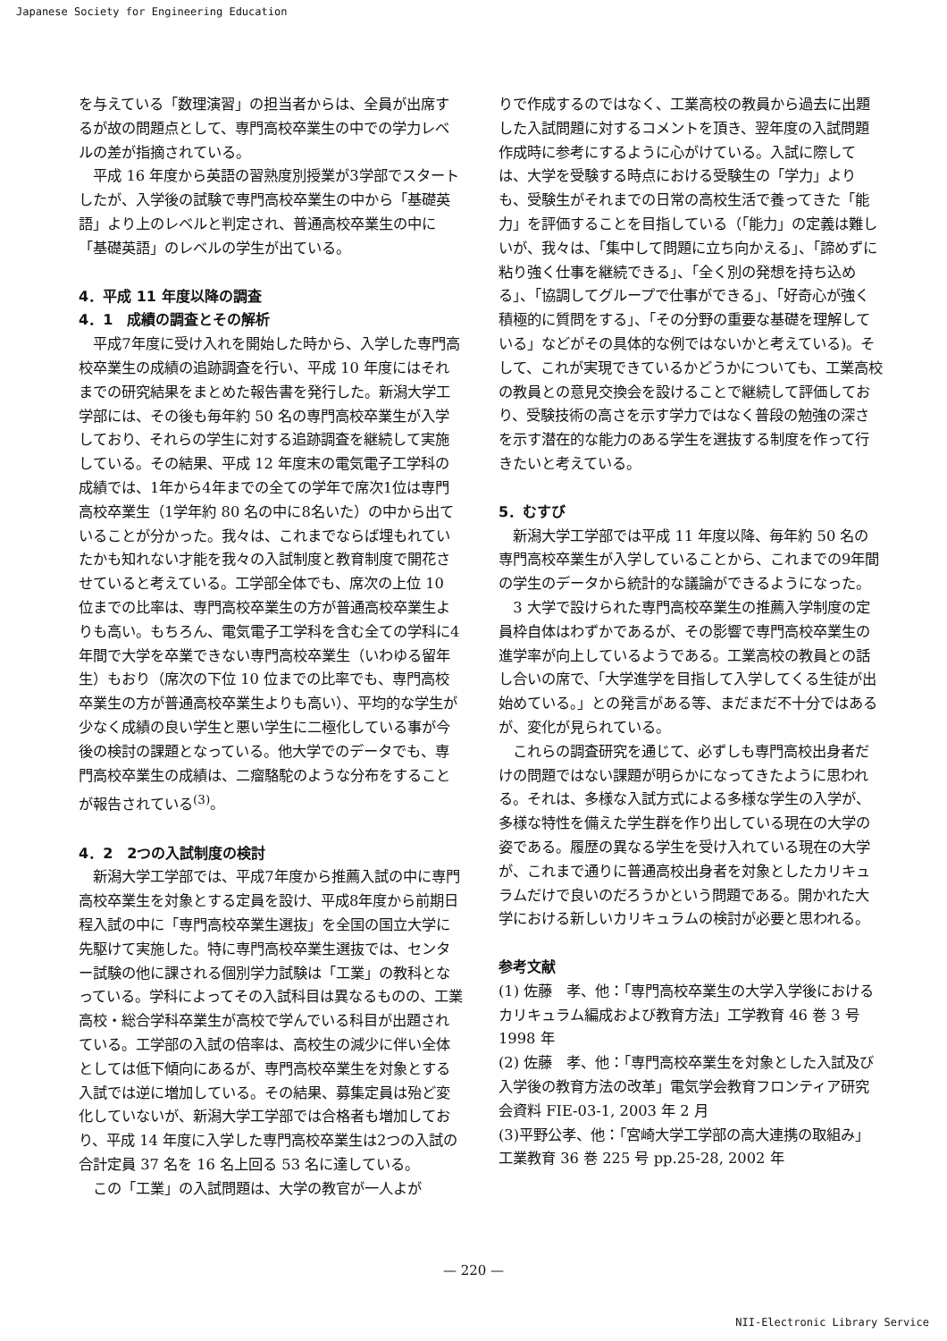Japanese Society for Engineering Education
を与えている「数理演習」の担当者からは、全員が出席するが故の問題点として、専門高校卒業生の中での学力レベルの差が指摘されている。
平成 16 年度から英語の習熟度別授業が3学部でスタートしたが、入学後の試験で専門高校卒業生の中から「基礎英語」より上のレベルと判定され、普通高校卒業生の中に「基礎英語」のレベルの学生が出ている。
4．平成 11 年度以降の調査
4．1　成績の調査とその解析
平成7年度に受け入れを開始した時から、入学した専門高校卒業生の成績の追跡調査を行い、平成 10 年度にはそれまでの研究結果をまとめた報告書を発行した。新潟大学工学部には、その後も毎年約 50 名の専門高校卒業生が入学しており、それらの学生に対する追跡調査を継続して実施している。その結果、平成 12 年度末の電気電子工学科の成績では、1年から4年までの全ての学年で席次1位は専門高校卒業生（1学年約 80 名の中に8名いた）の中から出ていることが分かった。我々は、これまでならば埋もれていたかも知れない才能を我々の入試制度と教育制度で開花させていると考えている。工学部全体でも、席次の上位 10 位までの比率は、専門高校卒業生の方が普通高校卒業生よりも高い。もちろん、電気電子工学科を含む全ての学科に4年間で大学を卒業できない専門高校卒業生（いわゆる留年生）もおり（席次の下位 10 位までの比率でも、専門高校卒業生の方が普通高校卒業生よりも高い）、平均的な学生が少なく成績の良い学生と悪い学生に二極化している事が今後の検討の課題となっている。他大学でのデータでも、専門高校卒業生の成績は、二瘤駱駝のような分布をすることが報告されている<sup>(3)</sup>。
4．2　2つの入試制度の検討
新潟大学工学部では、平成7年度から推薦入試の中に専門高校卒業生を対象とする定員を設け、平成8年度から前期日程入試の中に「専門高校卒業生選抜」を全国の国立大学に先駆けて実施した。特に専門高校卒業生選抜では、センター試験の他に課される個別学力試験は「工業」の教科となっている。学科によってその入試科目は異なるものの、工業高校・総合学科卒業生が高校で学んでいる科目が出題されている。工学部の入試の倍率は、高校生の減少に伴い全体としては低下傾向にあるが、専門高校卒業生を対象とする入試では逆に増加している。その結果、募集定員は殆ど変化していないが、新潟大学工学部では合格者も増加しており、平成 14 年度に入学した専門高校卒業生は2つの入試の合計定員 37 名を 16 名上回る 53 名に達している。
この「工業」の入試問題は、大学の教官が一人よが
りで作成するのではなく、工業高校の教員から過去に出題した入試問題に対するコメントを頂き、翌年度の入試問題作成時に参考にするように心がけている。入試に際しては、大学を受験する時点における受験生の「学力」よりも、受験生がそれまでの日常の高校生活で養ってきた「能力」を評価することを目指している（「能力」の定義は難しいが、我々は、「集中して問題に立ち向かえる」、「諦めずに粘り強く仕事を継続できる」、「全く別の発想を持ち込める」、「協調してグループで仕事ができる」、「好奇心が強く積極的に質問をする」、「その分野の重要な基礎を理解している」などがその具体的な例ではないかと考えている)。そして、これが実現できているかどうかについても、工業高校の教員との意見交換会を設けることで継続して評価しており、受験技術の高さを示す学力ではなく普段の勉強の深さを示す潜在的な能力のある学生を選抜する制度を作って行きたいと考えている。
5．むすび
新潟大学工学部では平成 11 年度以降、毎年約 50 名の専門高校卒業生が入学していることから、これまでの9年間の学生のデータから統計的な議論ができるようになった。
3 大学で設けられた専門高校卒業生の推薦入学制度の定員枠自体はわずかであるが、その影響で専門高校卒業生の進学率が向上しているようである。工業高校の教員との話し合いの席で、「大学進学を目指して入学してくる生徒が出始めている。」との発言がある等、まだまだ不十分ではあるが、変化が見られている。
これらの調査研究を通じて、必ずしも専門高校出身者だけの問題ではない課題が明らかになってきたように思われる。それは、多様な入試方式による多様な学生の入学が、多様な特性を備えた学生群を作り出している現在の大学の姿である。履歴の異なる学生を受け入れている現在の大学が、これまで通りに普通高校出身者を対象としたカリキュラムだけで良いのだろうかという問題である。開かれた大学における新しいカリキュラムの検討が必要と思われる。
参考文献
(1) 佐藤　孝、他：「専門高校卒業生の大学入学後におけるカリキュラム編成および教育方法」工学教育 46 巻 3 号 1998 年
(2) 佐藤　孝、他：「専門高校卒業生を対象とした入試及び入学後の教育方法の改革」電気学会教育フロンティア研究会資料 FIE-03-1, 2003 年 2 月
(3)平野公孝、他：「宮崎大学工学部の高大連携の取組み」工業教育 36 巻 225 号 pp.25-28, 2002 年
— 220 —
NII-Electronic Library Service